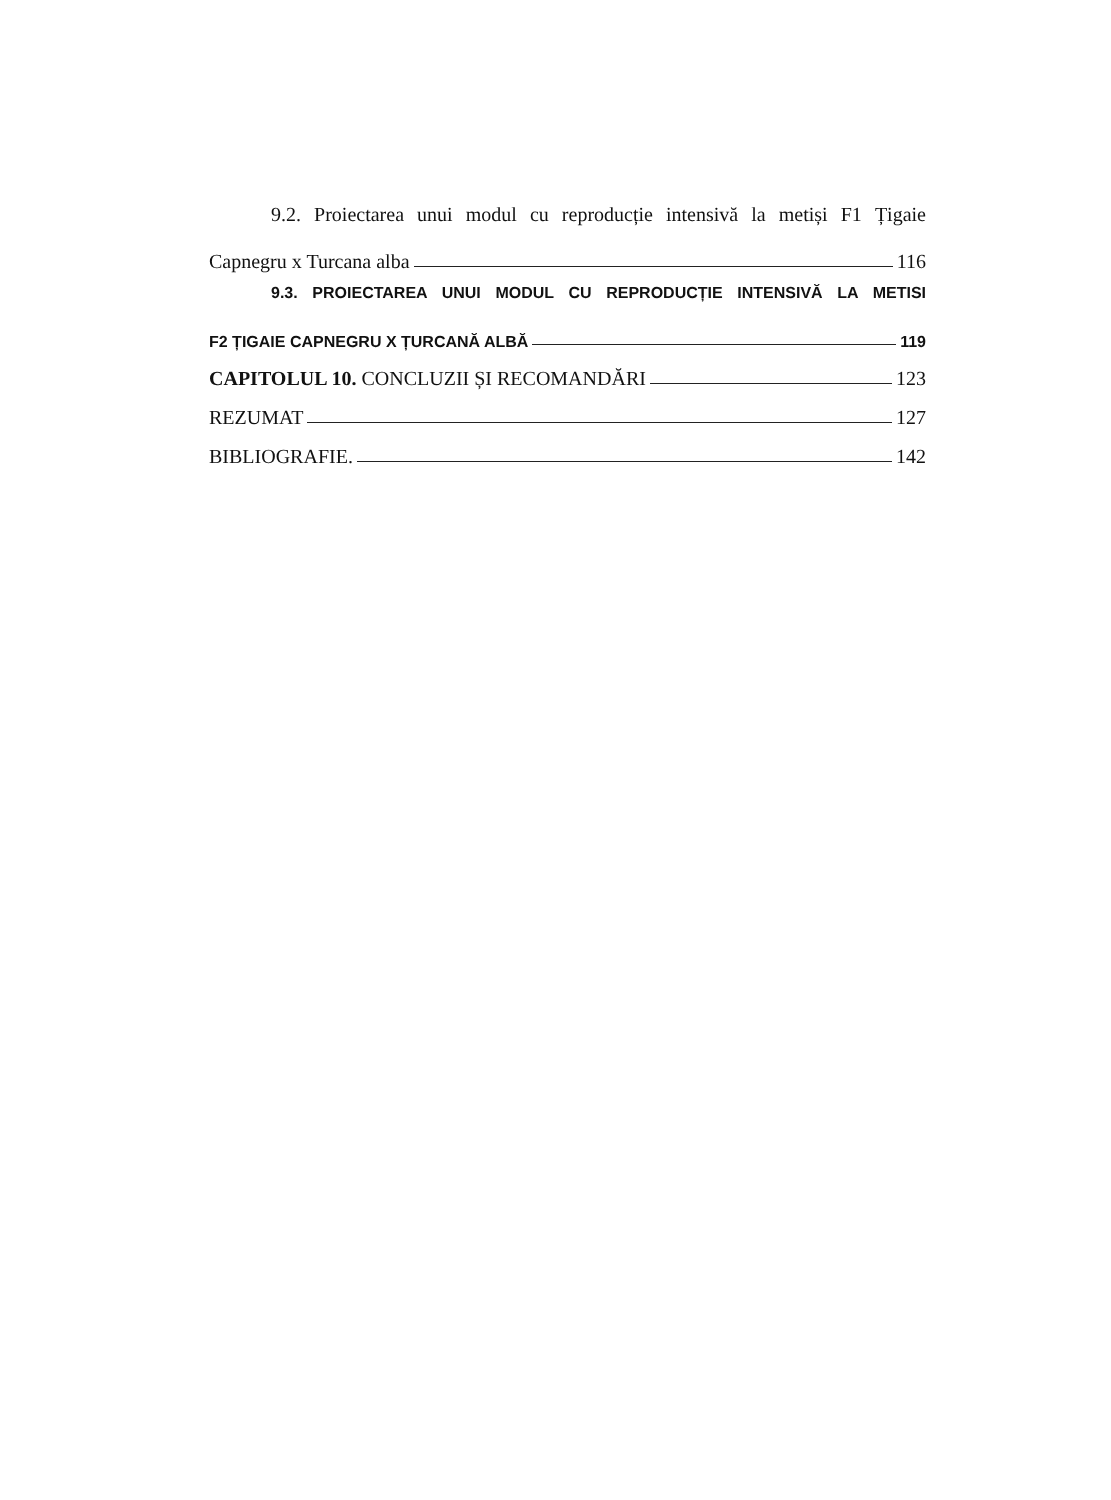9.2. Proiectarea unui modul cu reproducție intensivă la metiși F1 Țigaie
Capnegru x Turcana alba 116
9.3. PROIECTAREA UNUI MODUL CU REPRODUCȚIE INTENSIVĂ LA METISI
F2 ȚIGAIE CAPNEGRU X ȚURCANĂ ALBĂ 119
CAPITOLUL 10. CONCLUZII ȘI RECOMANDĂRI 123
REZUMAT 127
BIBLIOGRAFIE. 142